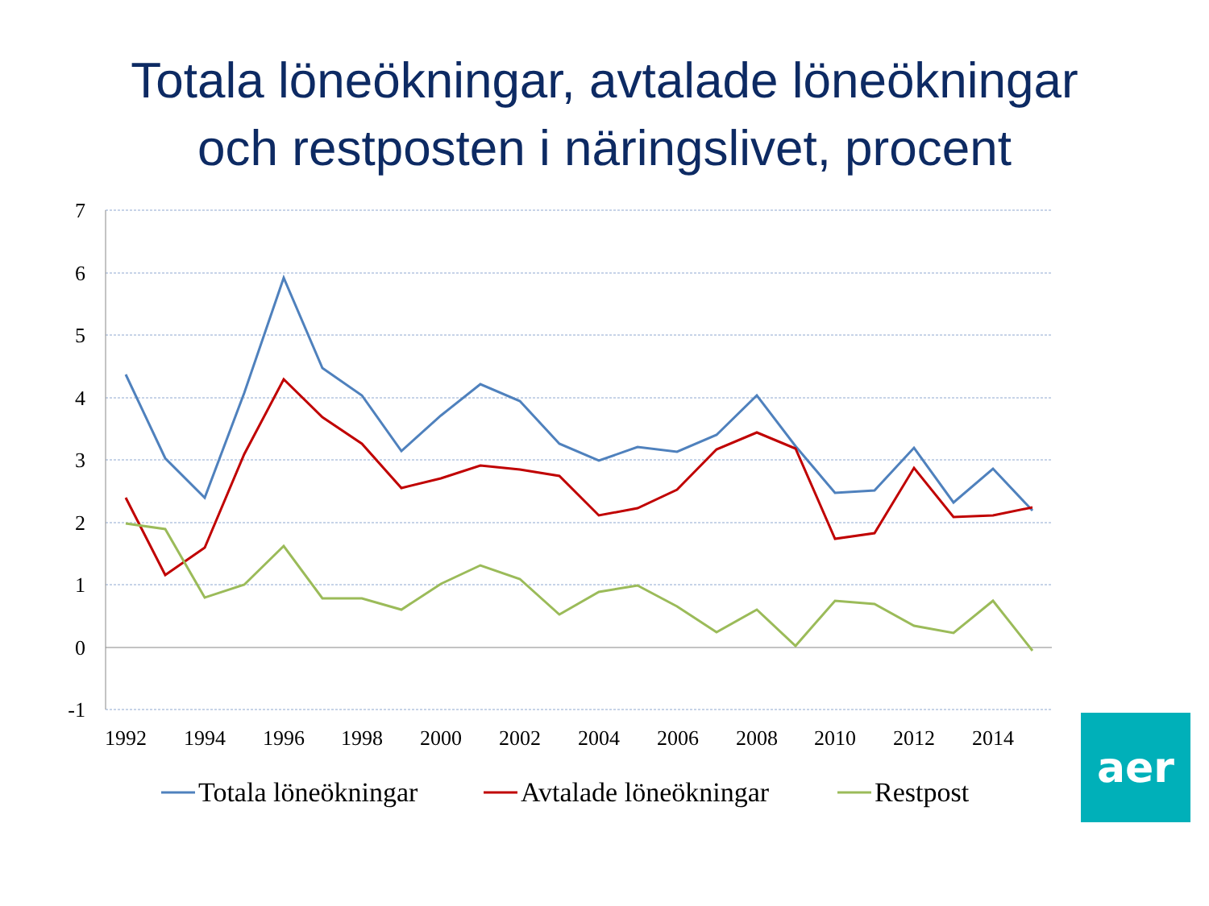Totala löneökningar, avtalade löneökningar
och restposten i näringslivet, procent
7
6
5
4
3
2
1
0
-1
1992
1994
1996
1998
2000
2002
2004
2006
2008
2010
2012
2014
Totala löneökningar
Avtalade löneökningar
Restpost
aer